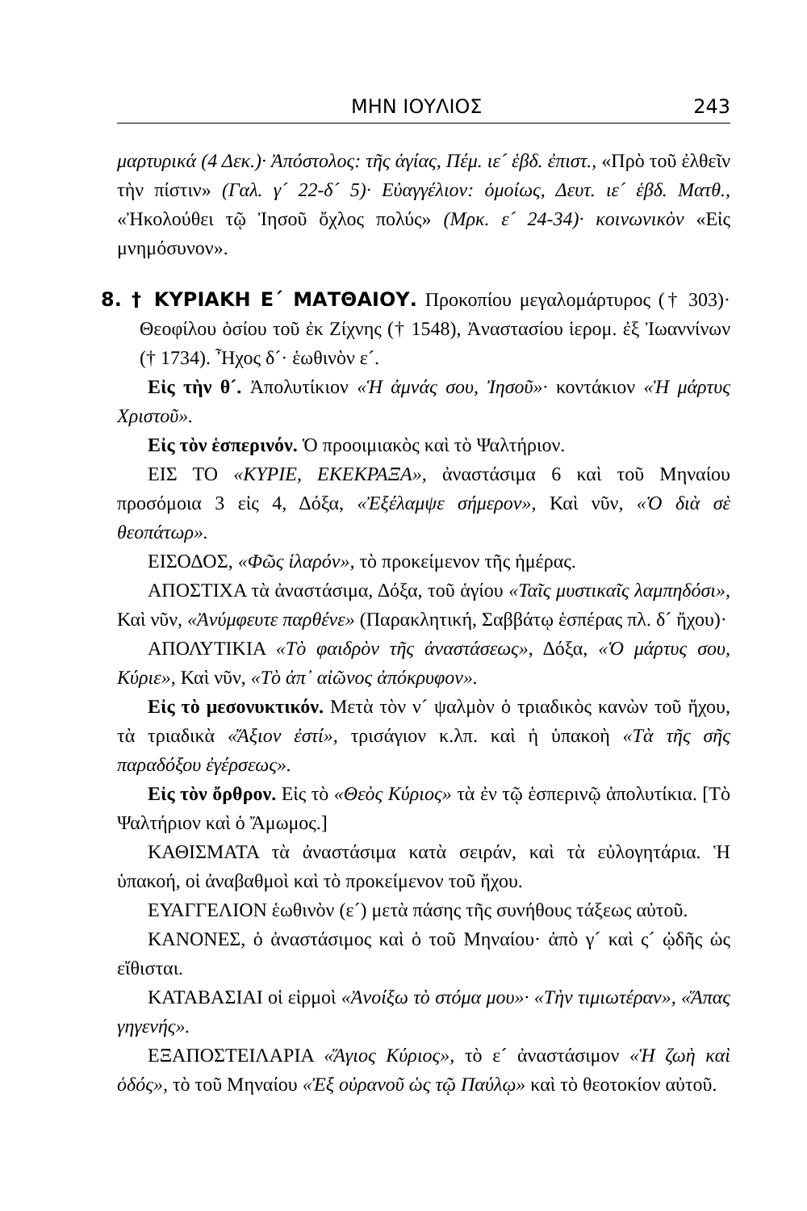ΜΗΝ ΙΟΥΛΙΟΣ 243
μαρτυρικά (4 Δεκ.)· Ἀπόστολος: τῆς ἁγίας, Πέμ. ιε´ ἑβδ. ἐπιστ., «Πρὸ τοῦ ἐλθεῖν τὴν πίστιν» (Γαλ. γ´ 22-δ´ 5)· Εὐαγγέλιον: ὁμοίως, Δευτ. ιε´ ἑβδ. Ματθ., «Ἠκολούθει τῷ Ἰησοῦ ὄχλος πολύς» (Μρκ. ε´ 24-34)· κοινωνικὸν «Εἰς μνημόσυνον».
8. † ΚΥΡΙΑΚΗ Ε´ ΜΑΤΘΑΙΟΥ. Προκοπίου μεγαλομάρτυρος († 303)· Θεοφίλου ὁσίου τοῦ ἐκ Ζίχνης († 1548), Ἀναστασίου ἱερομ. ἐξ Ἰωαννίνων († 1734). Ἦχος δ´· ἑωθινὸν ε´.
Εἰς τὴν θ´. Ἀπολυτίκιον «Ἡ ἀμνάς σου, Ἰησοῦ»· κοντάκιον «Ἡ μάρτυς Χριστοῦ».
Εἰς τὸν ἑσπερινόν. Ὁ προοιμιακὸς καὶ τὸ Ψαλτήριον.
ΕΙΣ ΤΟ «ΚΥΡΙΕ, ΕΚΕΚΡΑΞΑ», ἀναστάσιμα 6 καὶ τοῦ Μηναίου προσόμοια 3 εἰς 4, Δόξα, «Ἐξέλαμψε σήμερον», Καὶ νῦν, «Ὁ διὰ σὲ θεοπάτωρ».
ΕΙΣΟΔΟΣ, «Φῶς ἱλαρόν», τὸ προκείμενον τῆς ἡμέρας.
ΑΠΟΣΤΙΧΑ τὰ ἀναστάσιμα, Δόξα, τοῦ ἁγίου «Ταῖς μυστικαῖς λαμπηδόσι», Καὶ νῦν, «Ἀνύμφευτε παρθένε» (Παρακλητική, Σαββάτῳ ἑσπέρας πλ. δ´ ἤχου)·
ΑΠΟΛΥΤΙΚΙΑ «Τὸ φαιδρὸν τῆς ἀναστάσεως», Δόξα, «Ὁ μάρτυς σου, Κύριε», Καὶ νῦν, «Τὸ ἀπ᾽ αἰῶνος ἀπόκρυφον».
Εἰς τὸ μεσονυκτικόν. Μετὰ τὸν ν´ ψαλμὸν ὁ τριαδικὸς κανὼν τοῦ ἤχου, τὰ τριαδικὰ «Ἄξιον ἐστί», τρισάγιον κ.λπ. καὶ ἡ ὑπακοὴ «Τὰ τῆς σῆς παραδόξου ἐγέρσεως».
Εἰς τὸν ὄρθρον. Εἰς τὸ «Θεὸς Κύριος» τὰ ἐν τῷ ἑσπερινῷ ἀπολυτίκια. [Τὸ Ψαλτήριον καὶ ὁ Ἄμωμος.]
ΚΑΘΙΣΜΑΤΑ τὰ ἀναστάσιμα κατὰ σειράν, καὶ τὰ εὐλογητάρια. Ἡ ὑπακοή, οἱ ἀναβαθμοὶ καὶ τὸ προκείμενον τοῦ ἤχου.
ΕΥΑΓΓΕΛΙΟΝ ἑωθινὸν (ε´) μετὰ πάσης τῆς συνήθους τάξεως αὐτοῦ.
ΚΑΝΟΝΕΣ, ὁ ἀναστάσιμος καὶ ὁ τοῦ Μηναίου· ἀπὸ γ´ καὶ ς´ ᾠδῆς ὡς εἴθισται.
ΚΑΤΑΒΑΣΙΑΙ οἱ εἱρμοὶ «Ἀνοίξω τὸ στόμα μου»· «Τὴν τιμιωτέραν», «Ἅπας γηγενής».
ΕΞΑΠΟΣΤΕΙΛΑΡΙΑ «Ἅγιος Κύριος», τὸ ε´ ἀναστάσιμον «Ἡ ζωὴ καὶ ὁδός», τὸ τοῦ Μηναίου «Ἐξ οὐρανοῦ ὡς τῷ Παύλῳ» καὶ τὸ θεοτοκίον αὐτοῦ.